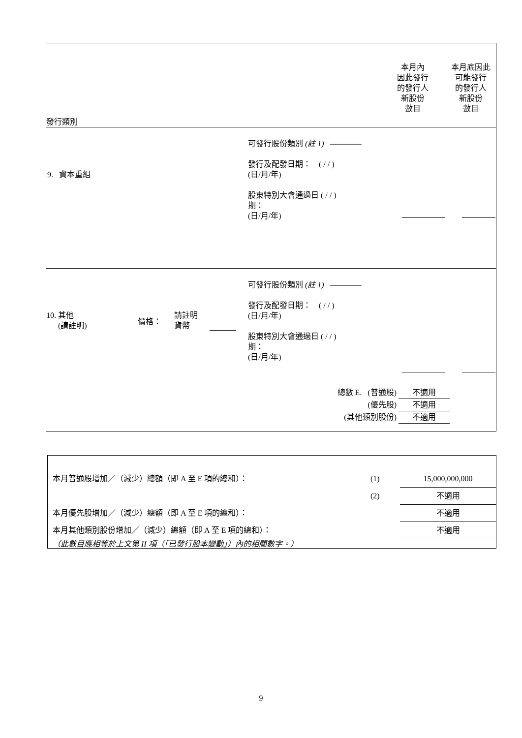發行類別
本月內
因此發行
的發行人
新股份
數目
本月底因此
可能發行
的發行人
新股份
數目
9. 資本重組
可發行股份類別 (註 1) ————
發行及配發日期： ( / / )
(日/月/年)
股東特別大會通過日 ( / / )
期：
(日/月/年)
10. 其他
(請註明)
價格：
請註明
貨幣
可發行股份類別 (註 1) ————
發行及配發日期： ( / / )
(日/月/年)
股東特別大會通過日 ( / / )
期：
(日/月/年)
總數 E. (普通股) 不適用
(優先股) 不適用
(其他類別股份) 不適用
| 本月普通股增加／（減少）總額（即 A 至 E 項的總和）： | (1) | 15,000,000,000 |
| | (2) | 不適用 |
| 本月優先股增加／（減少）總額（即 A 至 E 項的總和）： | | 不適用 |
| 本月其他類別股份增加／（減少）總額（即 A 至 E 項的總和）： | | 不適用 |
（此數目應相等於上文第 II 項（「已發行股本變動」）內的相關數字。）
9